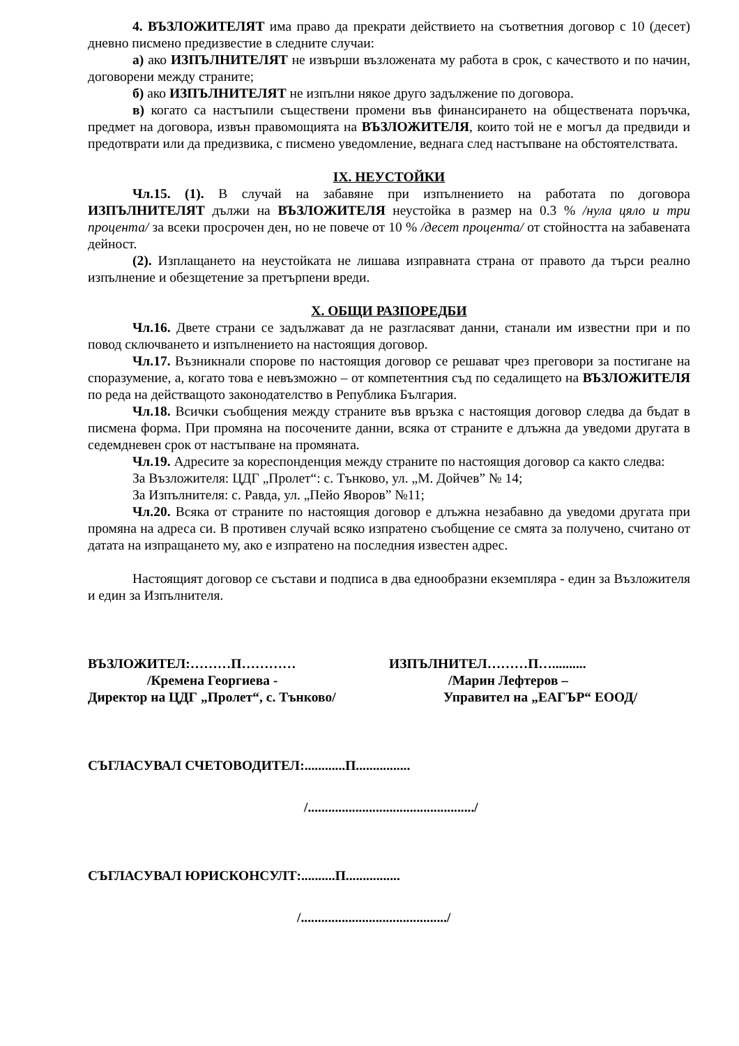4. ВЪЗЛОЖИТЕЛЯТ има право да прекрати действието на съответния договор с 10 (десет) дневно писмено предизвестие в следните случаи:
а) ако ИЗПЪЛНИТЕЛЯТ не извърши възложената му работа в срок, с качеството и по начин, договорени между страните;
б) ако ИЗПЪЛНИТЕЛЯТ не изпълни някое друго задължение по договора.
в) когато са настъпили съществени промени във финансирането на обществената поръчка, предмет на договора, извън правомощията на ВЪЗЛОЖИТЕЛЯ, които той не е могъл да предвиди и предотврати или да предизвика, с писмено уведомление, веднага след настъпване на обстоятелствата.
IX. НЕУСТОЙКИ
Чл.15. (1). В случай на забавяне при изпълнението на работата по договора ИЗПЪЛНИТЕЛЯТ дължи на ВЪЗЛОЖИТЕЛЯ неустойка в размер на 0.3 % /нула цяло и три процента/ за всеки просрочен ден, но не повече от 10 % /десет процента/ от стойността на забавената дейност.
(2). Изплащането на неустойката не лишава изправната страна от правото да търси реално изпълнение и обезщетение за претърпени вреди.
X. ОБЩИ РАЗПОРЕДБИ
Чл.16. Двете страни се задължават да не разгласяват данни, станали им известни при и по повод сключването и изпълнението на настоящия договор.
Чл.17. Възникнали спорове по настоящия договор се решават чрез преговори за постигане на споразумение, а, когато това е невъзможно – от компетентния съд по седалището на ВЪЗЛОЖИТЕЛЯ по реда на действащото законодателство в Република България.
Чл.18. Всички съобщения между страните във връзка с настоящия договор следва да бъдат в писмена форма. При промяна на посочените данни, всяка от страните е длъжна да уведоми другата в седемдневен срок от настъпване на промяната.
Чл.19. Адресите за кореспонденция между страните по настоящия договор са както следва:
За Възложителя: ЦДГ „Пролет“: с. Тънково, ул. „М. Дойчев” № 14;
За Изпълнителя: с. Равда, ул. „Пейо Яворов” №11;
Чл.20. Всяка от страните по настоящия договор е длъжна незабавно да уведоми другата при промяна на адреса си. В противен случай всяко изпратено съобщение се смята за получено, считано от датата на изпращането му, ако е изпратено на последния известен адрес.
Настоящият договор се състави и подписа в два еднообразни екземпляра - един за Възложителя и един за Изпълнителя.
ВЪЗЛОЖИТЕЛ:………П…………
/Кремена Георгиева -
Директор на ЦДГ „Пролет“, с. Тънково/
ИЗПЪЛНИТЕЛ………П…..........
/Марин Лефтеров –
Управител на „ЕАГЪР“ ЕООД/
СЪГЛАСУВАЛ СЧЕТОВОДИТЕЛ:............П................
/................................................./
СЪГЛАСУВАЛ ЮРИСКОНСУЛТ:..........П................
/.........................................../